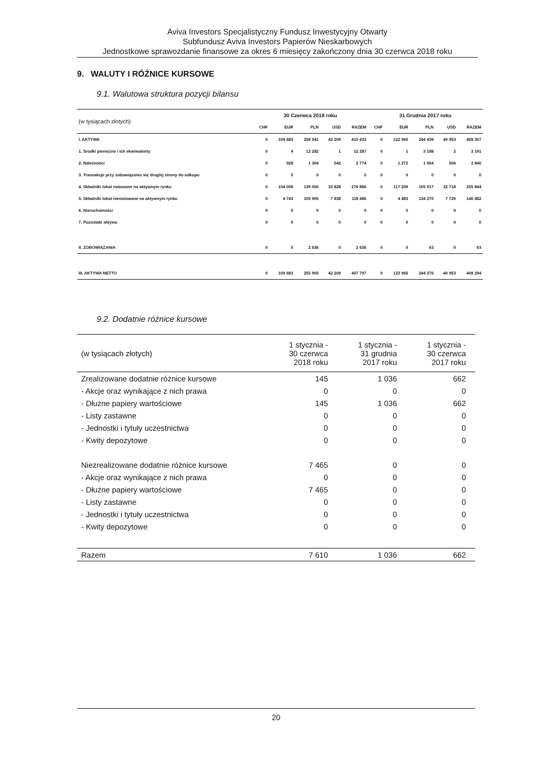Aviva Investors Specjalistyczny Fundusz Inwestycyjny Otwarty
Subfundusz Aviva Investors Papierów Nieskarbowych
Jednostkowe sprawozdanie finansowe za okres 6 miesięcy zakończony dnia 30 czerwca 2018 roku
9. WALUTY I RÓŻNICE KURSOWE
9.1. Walutowa struktura pozycji bilansu
| (w tysiącach złotych) | 30 Czerwca 2018 roku | | | | | 31 Grudnia 2017 roku | | | | |
| --- | --- | --- | --- | --- | --- | --- | --- | --- | --- | --- |
| | CHF | EUR | PLN | USD | RAZEM | CHF | EUR | PLN | USD | RAZEM |
| I. AKTYWA | 0 | 109 683 | 258 541 | 42 209 | 410 433 | 0 | 122 965 | 244 439 | 40 953 | 408 357 |
| 1. Środki pieniężne i ich ekwiwalenty | 0 | 4 | 12 282 | 1 | 12 287 | 0 | 1 | 3 188 | 2 | 3 191 |
| 2. Należności | 0 | 928 | 1 304 | 542 | 2 774 | 0 | 1 272 | 1 064 | 504 | 2 840 |
| 3. Transakcje przy zobowiązaniu się drugiej strony do odkupu | 0 | 0 | 0 | 0 | 0 | 0 | 0 | 0 | 0 | 0 |
| 4. Składniki lokat notowane na aktywnym rynku | 0 | 104 008 | 139 050 | 33 828 | 276 886 | 0 | 117 209 | 105 917 | 32 718 | 255 844 |
| 5. Składniki lokat nienotowane na aktywnym rynku | 0 | 4 743 | 105 905 | 7 838 | 118 486 | 0 | 4 483 | 134 270 | 7 729 | 146 482 |
| 6. Nieruchomości | 0 | 0 | 0 | 0 | 0 | 0 | 0 | 0 | 0 | 0 |
| 7. Pozostałe aktywa | 0 | 0 | 0 | 0 | 0 | 0 | 0 | 0 | 0 | 0 |
| II. ZOBOWIĄZANIA | 0 | 0 | 2 636 | 0 | 2 636 | 0 | 0 | 63 | 0 | 63 |
| III. AKTYWA NETTO | 0 | 109 683 | 255 905 | 42 209 | 407 797 | 0 | 122 965 | 244 376 | 40 953 | 408 294 |
9.2. Dodatnie różnice kursowe
| (w tysiącach złotych) | 1 stycznia - 30 czerwca 2018 roku | 1 stycznia - 31 grudnia 2017 roku | 1 stycznia - 30 czerwca 2017 roku |
| --- | --- | --- | --- |
| Zrealizowane dodatnie różnice kursowe | 145 | 1 036 | 662 |
| - Akcje oraz wynikające z nich prawa | 0 | 0 | 0 |
| - Dłużne papiery wartościowe | 145 | 1 036 | 662 |
| - Listy zastawne | 0 | 0 | 0 |
| - Jednostki i tytuły uczestnictwa | 0 | 0 | 0 |
| - Kwity depozytowe | 0 | 0 | 0 |
| Niezrealizowane dodatnie różnice kursowe | 7 465 | 0 | 0 |
| - Akcje oraz wynikające z nich prawa | 0 | 0 | 0 |
| - Dłużne papiery wartościowe | 7 465 | 0 | 0 |
| - Listy zastawne | 0 | 0 | 0 |
| - Jednostki i tytuły uczestnictwa | 0 | 0 | 0 |
| - Kwity depozytowe | 0 | 0 | 0 |
| Razem | 7 610 | 1 036 | 662 |
20